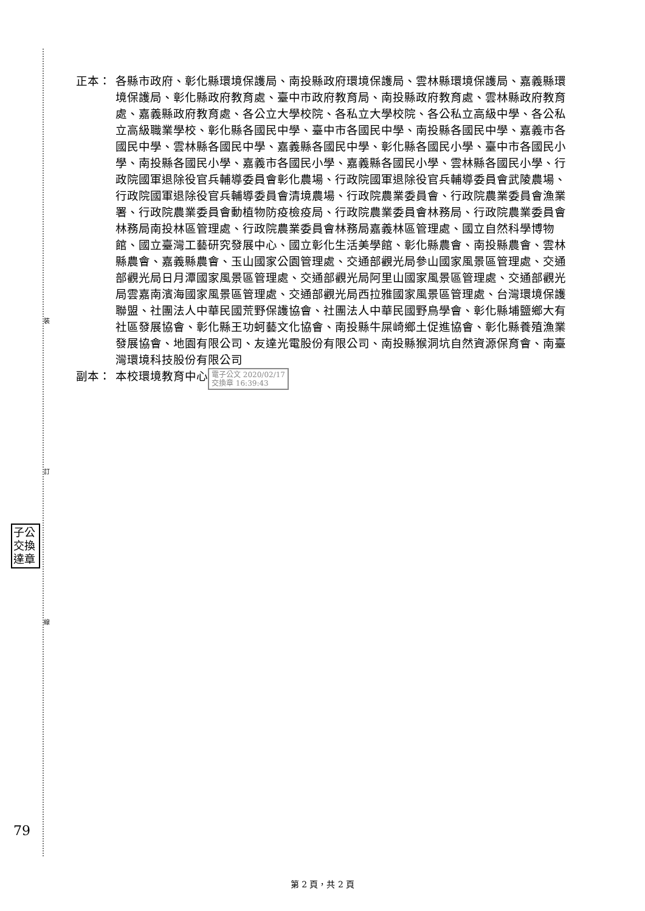裝
訂
線
正本： 各縣市政府、彰化縣環境保護局、南投縣政府環境保護局、雲林縣環境保護局、嘉義縣環境保護局、彰化縣政府教育處、臺中市政府教育局、南投縣政府教育處、雲林縣政府教育處、嘉義縣政府教育處、各公立大學校院、各私立大學校院、各公私立高級中學、各公私立高級職業學校、彰化縣各國民中學、臺中市各國民中學、南投縣各國民中學、嘉義市各國民中學、雲林縣各國民中學、嘉義縣各國民中學、彰化縣各國民小學、臺中市各國民小學、南投縣各國民小學、嘉義市各國民小學、嘉義縣各國民小學、雲林縣各國民小學、行政院國軍退除役官兵輔導委員會彰化農場、行政院國軍退除役官兵輔導委員會武陵農場、行政院國軍退除役官兵輔導委員會清境農場、行政院農業委員會、行政院農業委員會漁業署、行政院農業委員會動植物防疫檢疫局、行政院農業委員會林務局、行政院農業委員會林務局南投林區管理處、行政院農業委員會林務局嘉義林區管理處、國立自然科學博物館、國立臺灣工藝研究發展中心、國立彰化生活美學館、彰化縣農會、南投縣農會、雲林縣農會、嘉義縣農會、玉山國家公園管理處、交通部觀光局參山國家風景區管理處、交通部觀光局日月潭國家風景區管理處、交通部觀光局阿里山國家風景區管理處、交通部觀光局雲嘉南濱海國家風景區管理處、交通部觀光局西拉雅國家風景區管理處、台灣環境保護聯盟、社團法人中華民國荒野保護協會、社團法人中華民國野鳥學會、彰化縣埔鹽鄉大有社區發展協會、彰化縣王功蚵藝文化協會、南投縣牛屎崎鄉土促進協會、彰化縣養殖漁業發展協會、地園有限公司、友達光電股份有限公司、南投縣猴洞坑自然資源保育會、南臺灣環境科技股份有限公司
副本： 本校環境教育中心 電子公文 2020/02/17
交換章 16:39:43
子公 交換 達章
79
第 2 頁，共 2 頁